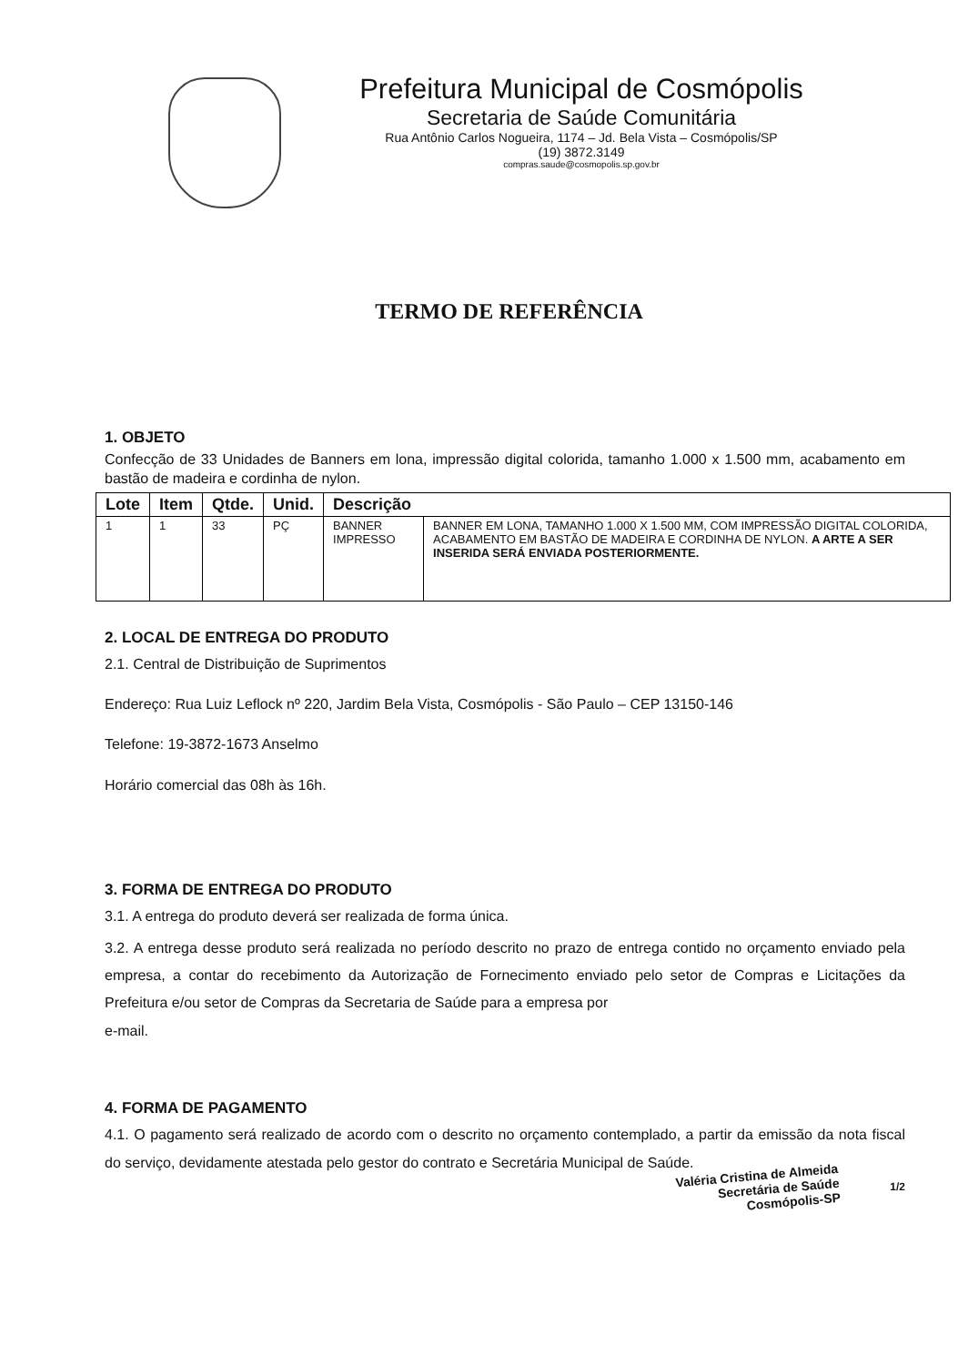Prefeitura Municipal de Cosmópolis
Secretaria de Saúde Comunitária
Rua Antônio Carlos Nogueira, 1174 – Jd. Bela Vista – Cosmópolis/SP
(19) 3872.3149
compras.saude@cosmopolis.sp.gov.br
TERMO DE REFERÊNCIA
1. OBJETO
Confecção de 33 Unidades de Banners em lona, impressão digital colorida, tamanho 1.000 x 1.500 mm, acabamento em bastão de madeira e cordinha de nylon.
| Lote | Item | Qtde. | Unid. | Descrição | |
| --- | --- | --- | --- | --- | --- |
| 1 | 1 | 33 | PÇ | BANNER IMPRESSO | BANNER EM LONA, TAMANHO 1.000 X 1.500 MM, COM IMPRESSÃO DIGITAL COLORIDA, ACABAMENTO EM BASTÃO DE MADEIRA E CORDINHA DE NYLON. A ARTE A SER INSERIDA SERÁ ENVIADA POSTERIORMENTE. |
2. LOCAL DE ENTREGA DO PRODUTO
2.1. Central de Distribuição de Suprimentos
Endereço: Rua Luiz Leflock nº 220, Jardim Bela Vista, Cosmópolis - São Paulo – CEP 13150-146
Telefone: 19-3872-1673 Anselmo
Horário comercial das 08h às 16h.
3. FORMA DE ENTREGA DO PRODUTO
3.1. A entrega do produto deverá ser realizada de forma única.
3.2. A entrega desse produto será realizada no período descrito no prazo de entrega contido no orçamento enviado pela empresa, a contar do recebimento da Autorização de Fornecimento enviado pelo setor de Compras e Licitações da Prefeitura e/ou setor de Compras da Secretaria de Saúde para a empresa por
e-mail.
4. FORMA DE PAGAMENTO
4.1. O pagamento será realizado de acordo com o descrito no orçamento contemplado, a partir da emissão da nota fiscal do serviço, devidamente atestada pelo gestor do contrato e Secretária Municipal de Saúde.
1/2
Valéria Cristina de Almeida
Secretária de Saúde
Cosmópolis-SP